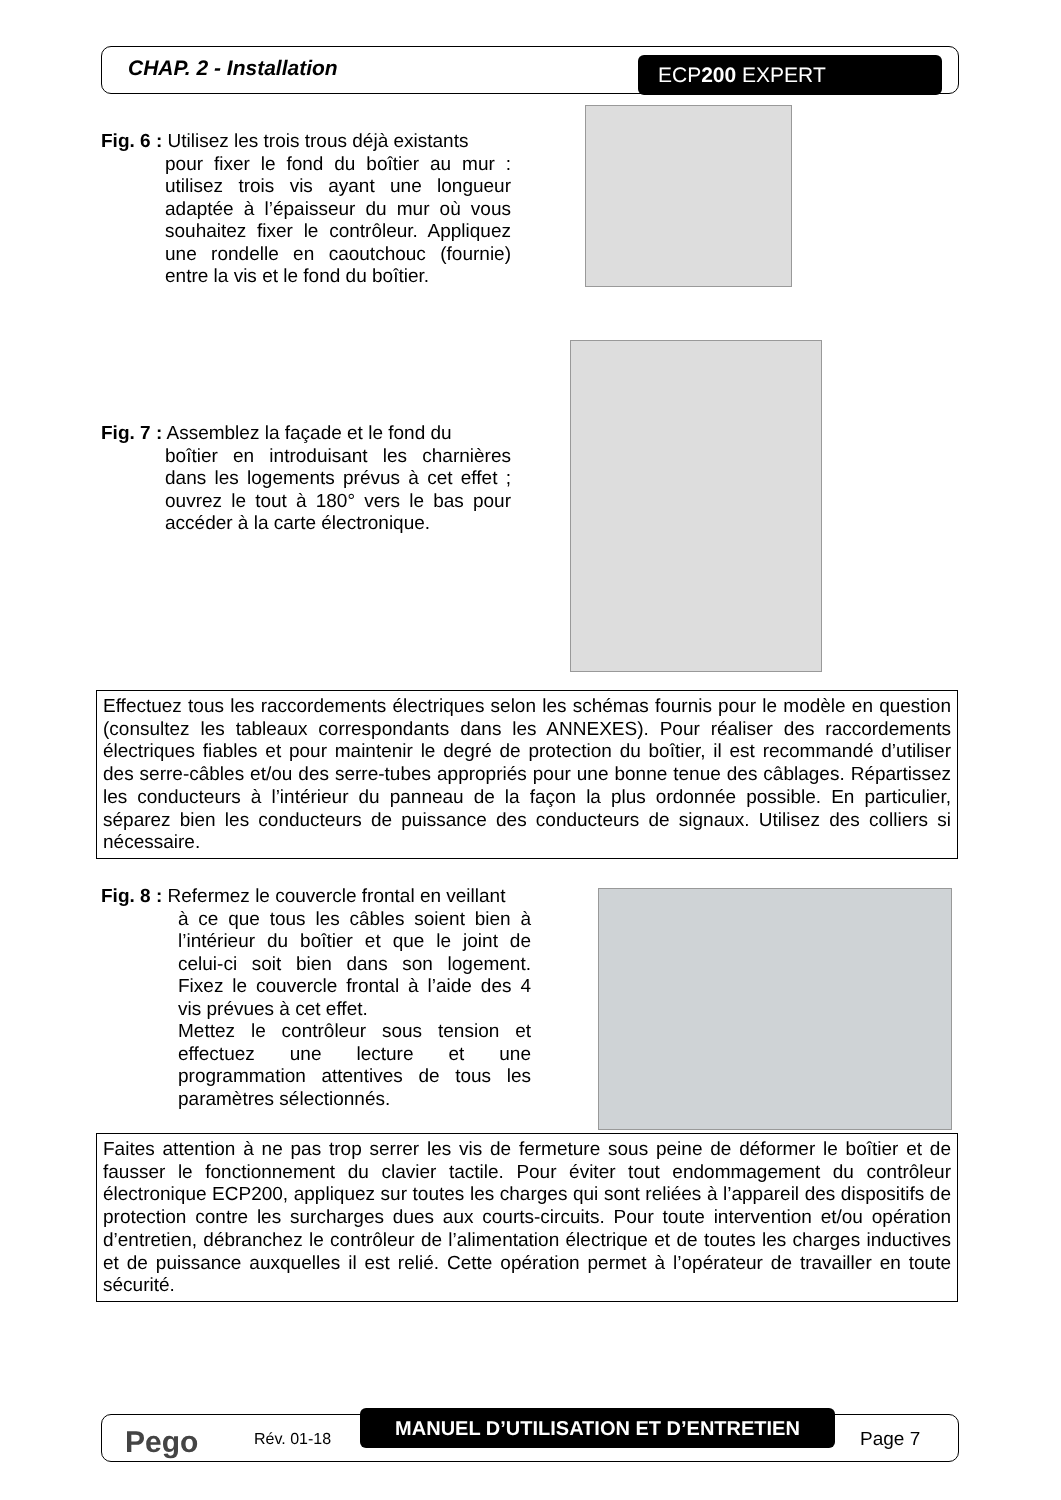CHAP. 2 - Installation ECP200 EXPERT
Fig. 6 : Utilisez les trois trous déjà existants
pour fixer le fond du boîtier au mur : utilisez trois vis ayant une longueur adaptée à l’épaisseur du mur où vous souhaitez fixer le contrôleur. Appliquez une rondelle en caoutchouc (fournie) entre la vis et le fond du boîtier.
Fig. 7 : Assemblez la façade et le fond du
boîtier en introduisant les charnières dans les logements prévus à cet effet ; ouvrez le tout à 180° vers le bas pour accéder à la carte électronique.
Effectuez tous les raccordements électriques selon les schémas fournis pour le modèle en question (consultez les tableaux correspondants dans les ANNEXES). Pour réaliser des raccordements électriques fiables et pour maintenir le degré de protection du boîtier, il est recommandé d’utiliser des serre-câbles et/ou des serre-tubes appropriés pour une bonne tenue des câblages. Répartissez les conducteurs à l’intérieur du panneau de la façon la plus ordonnée possible. En particulier, séparez bien les conducteurs de puissance des conducteurs de signaux. Utilisez des colliers si nécessaire.
Fig. 8 : Refermez le couvercle frontal en veillant
à ce que tous les câbles soient bien à l’intérieur du boîtier et que le joint de celui-ci soit bien dans son logement. Fixez le couvercle frontal à l’aide des 4 vis prévues à cet effet.
Mettez le contrôleur sous tension et effectuez une lecture et une programmation attentives de tous les paramètres sélectionnés.
Faites attention à ne pas trop serrer les vis de fermeture sous peine de déformer le boîtier et de fausser le fonctionnement du clavier tactile. Pour éviter tout endommagement du contrôleur électronique ECP200, appliquez sur toutes les charges qui sont reliées à l’appareil des dispositifs de protection contre les surcharges dues aux courts-circuits. Pour toute intervention et/ou opération d’entretien, débranchez le contrôleur de l’alimentation électrique et de toutes les charges inductives et de puissance auxquelles il est relié. Cette opération permet à l’opérateur de travailler en toute sécurité.
Pego Rév. 01-18
MANUEL D’UTILISATION ET D’ENTRETIEN
Page 7